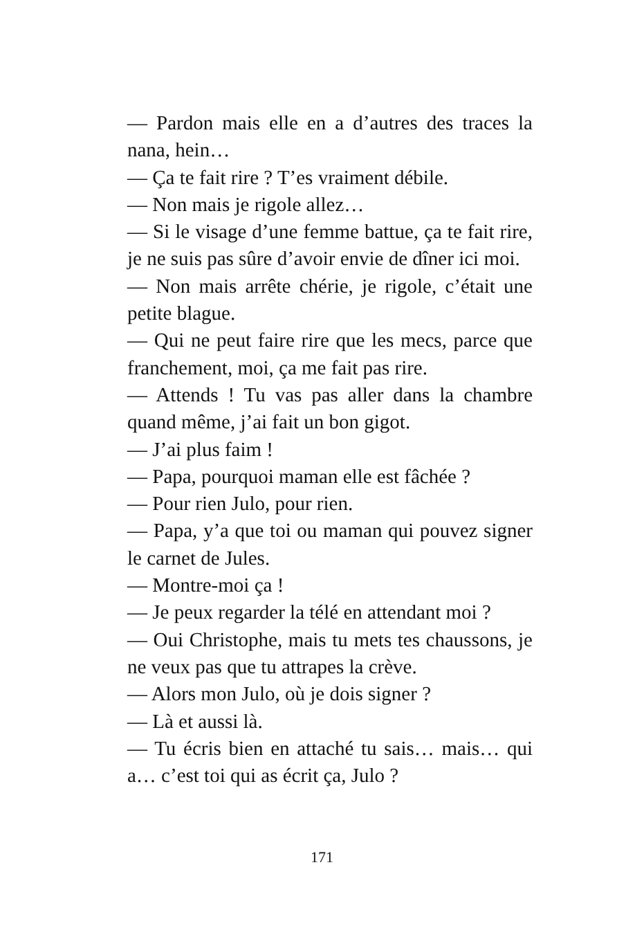— Pardon mais elle en a d’autres des traces la nana, hein…
— Ça te fait rire ? T’es vraiment débile.
— Non mais je rigole allez…
— Si le visage d’une femme battue, ça te fait rire, je ne suis pas sûre d’avoir envie de dîner ici moi.
— Non mais arrête chérie, je rigole, c’était une petite blague.
— Qui ne peut faire rire que les mecs, parce que franchement, moi, ça me fait pas rire.
— Attends ! Tu vas pas aller dans la chambre quand même, j’ai fait un bon gigot.
— J’ai plus faim !
— Papa, pourquoi maman elle est fâchée ?
— Pour rien Julo, pour rien.
— Papa, y’a que toi ou maman qui pouvez signer le carnet de Jules.
— Montre-moi ça !
— Je peux regarder la télé en attendant moi ?
— Oui Christophe, mais tu mets tes chaussons, je ne veux pas que tu attrapes la crève.
— Alors mon Julo, où je dois signer ?
— Là et aussi là.
— Tu écris bien en attaché tu sais… mais… qui a… c’est toi qui as écrit ça, Julo ?
171